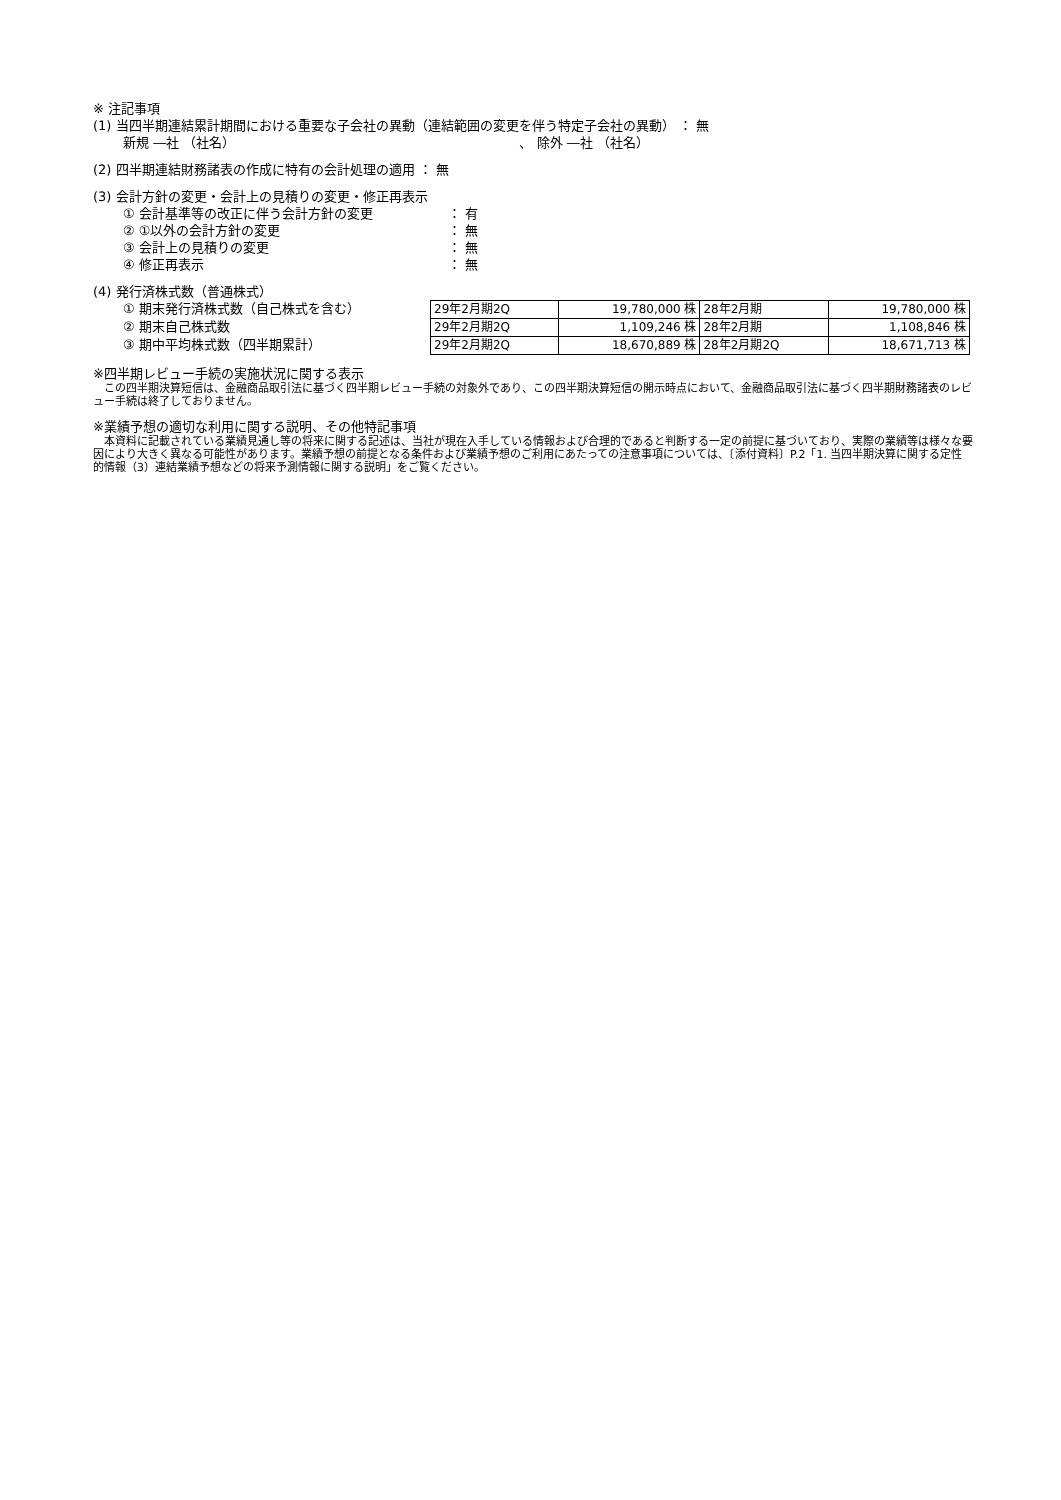※ 注記事項
(1) 当四半期連結累計期間における重要な子会社の異動（連結範囲の変更を伴う特定子会社の異動） ： 無
新規 ―社 （社名） 、 除外 ―社 （社名）
(2) 四半期連結財務諸表の作成に特有の会計処理の適用 ： 無
(3) 会計方針の変更・会計上の見積りの変更・修正再表示
① 会計基準等の改正に伴う会計方針の変更 ： 有
② ①以外の会計方針の変更 ： 無
③ 会計上の見積りの変更 ： 無
④ 修正再表示 ： 無
(4) 発行済株式数（普通株式）
① 期末発行済株式数（自己株式を含む）
② 期末自己株式数
③ 期中平均株式数（四半期累計）
| 29年2月期2Q | 19,780,000 株 | 28年2月期 | 19,780,000 株 |
| 29年2月期2Q | 1,109,246 株 | 28年2月期 | 1,108,846 株 |
| 29年2月期2Q | 18,670,889 株 | 28年2月期2Q | 18,671,713 株 |
※四半期レビュー手続の実施状況に関する表示
　この四半期決算短信は、金融商品取引法に基づく四半期レビュー手続の対象外であり、この四半期決算短信の開示時点において、金融商品取引法に基づく四半期財務諸表のレビュー手続は終了しておりません。
※業績予想の適切な利用に関する説明、その他特記事項
　本資料に記載されている業績見通し等の将来に関する記述は、当社が現在入手している情報および合理的であると判断する一定の前提に基づいており、実際の業績等は様々な要因により大きく異なる可能性があります。業績予想の前提となる条件および業績予想のご利用にあたっての注意事項については、〔添付資料〕P.2「1. 当四半期決算に関する定性的情報（3）連結業績予想などの将来予測情報に関する説明」をご覧ください。